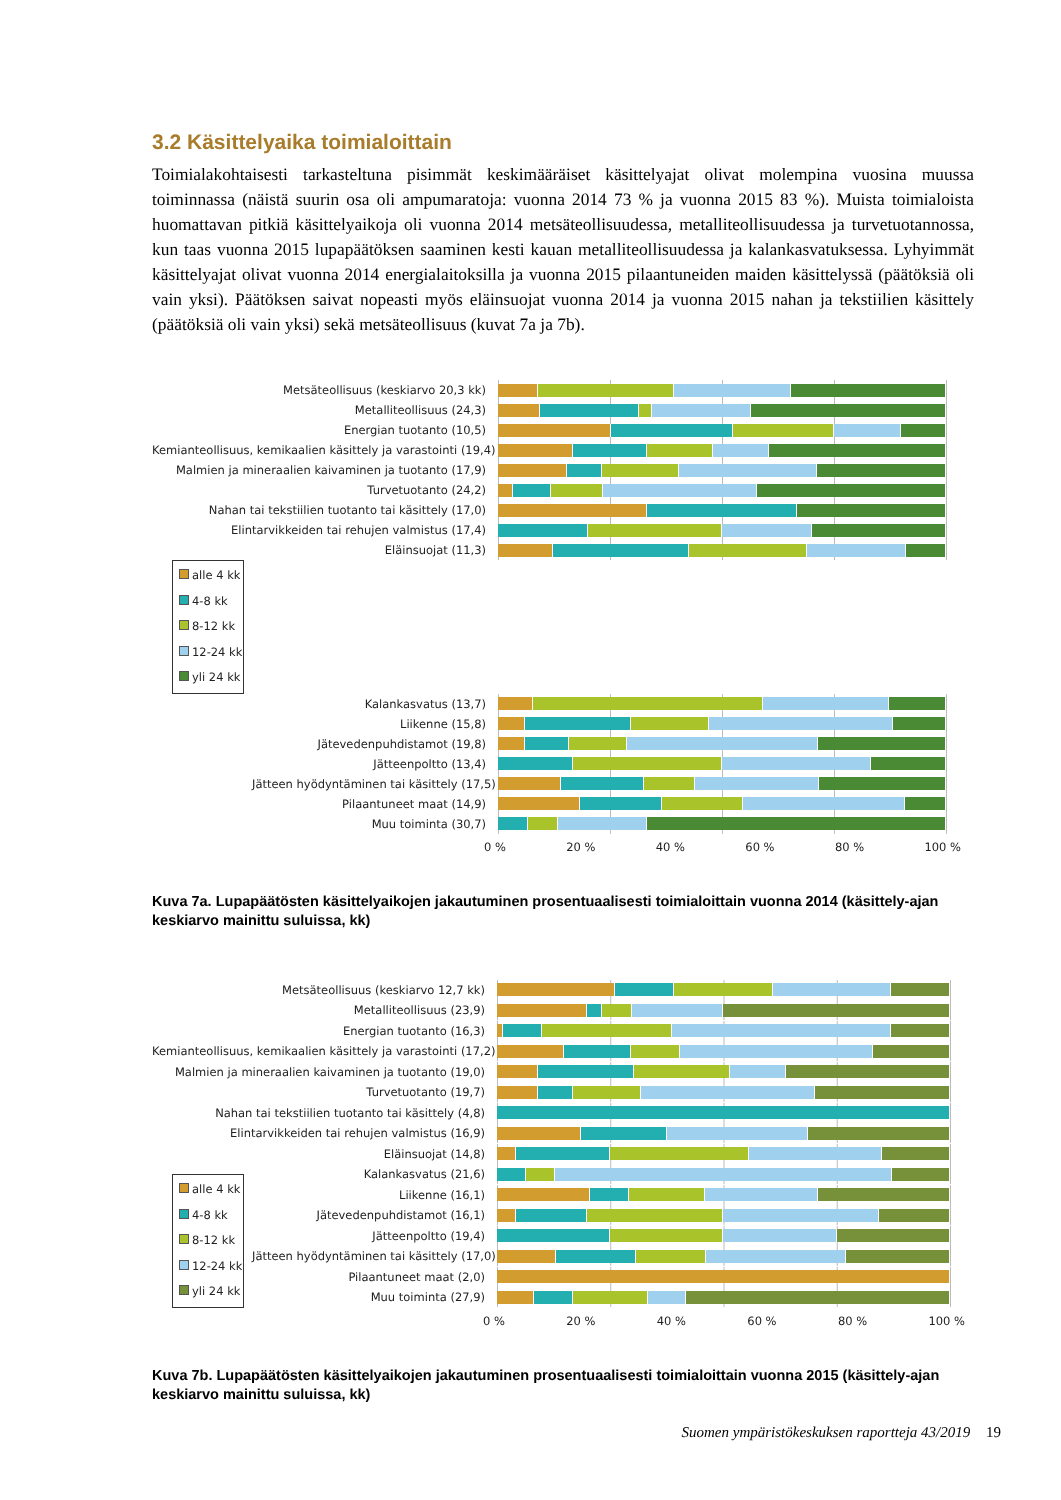3.2 Käsittelyaika toimialoittain
Toimialakohtaisesti tarkasteltuna pisimmät keskimääräiset käsittelyajat olivat molempina vuosina muussa toiminnassa (näistä suurin osa oli ampumaratoja: vuonna 2014 73 % ja vuonna 2015 83 %). Muista toimialoista huomattavan pitkiä käsittelyaikoja oli vuonna 2014 metsäteollisuudessa, metalliteollisuudessa ja turvetuotannossa, kun taas vuonna 2015 lupapäätöksen saaminen kesti kauan metalliteollisuudessa ja kalankasvatuksessa. Lyhyimmät käsittelyajat olivat vuonna 2014 energialaitoksilla ja vuonna 2015 pilaantuneiden maiden käsittelyssä (päätöksiä oli vain yksi). Päätöksen saivat nopeasti myös eläinsuojat vuonna 2014 ja vuonna 2015 nahan ja tekstiilien käsittely (päätöksiä oli vain yksi) sekä metsäteollisuus (kuvat 7a ja 7b).
Metsäteollisuus (keskiarvo 20,3 kk)
Metalliteollisuus (24,3)
Energian tuotanto (10,5)
Kemianteollisuus, kemikaalien käsittely ja varastointi (19,4)
Malmien ja mineraalien kaivaminen ja tuotanto (17,9)
Turvetuotanto (24,2)
Nahan tai tekstiilien tuotanto tai käsittely (17,0)
Elintarvikkeiden tai rehujen valmistus (17,4)
Eläinsuojat (11,3)
Kalankasvatus (13,7)
alle 4 kk
4-8 kk
8-12 kk
12-24 kk
yli 24 kk
Liikenne (15,8)
Jätevedenpuhdistamot (19,8)
Jätteenpoltto (13,4)
Jätteen hyödyntäminen tai käsittely (17,5)
Pilaantuneet maat (14,9)
Muu toiminta (30,7)
0 % 20 % 40 % 60 % 80 % 100 %
Kuva 7a. Lupapäätösten käsittelyaikojen jakautuminen prosentuaalisesti toimialoittain vuonna 2014 (käsittely-ajan keskiarvo mainittu suluissa, kk)
Metsäteollisuus (keskiarvo 12,7 kk)
Metalliteollisuus (23,9)
Energian tuotanto (16,3)
Kemianteollisuus, kemikaalien käsittely ja varastointi (17,2)
Malmien ja mineraalien kaivaminen ja tuotanto (19,0)
Turvetuotanto (19,7)
Nahan tai tekstiilien tuotanto tai käsittely (4,8)
Elintarvikkeiden tai rehujen valmistus (16,9)
Eläinsuojat (14,8)
Kalankasvatus (21,6)
alle 4 kk
4-8 kk
8-12 kk
12-24 kk
yli 24 kk
Liikenne (16,1)
Jätevedenpuhdistamot (16,1)
Jätteenpoltto (19,4)
Jätteen hyödyntäminen tai käsittely (17,0)
Pilaantuneet maat (2,0)
Muu toiminta (27,9)
0 % 20 % 40 % 60 % 80 % 100 %
Kuva 7b. Lupapäätösten käsittelyaikojen jakautuminen prosentuaalisesti toimialoittain vuonna 2015 (käsittely-ajan keskiarvo mainittu suluissa, kk)
Suomen ympäristökeskuksen raportteja 43/2019 19